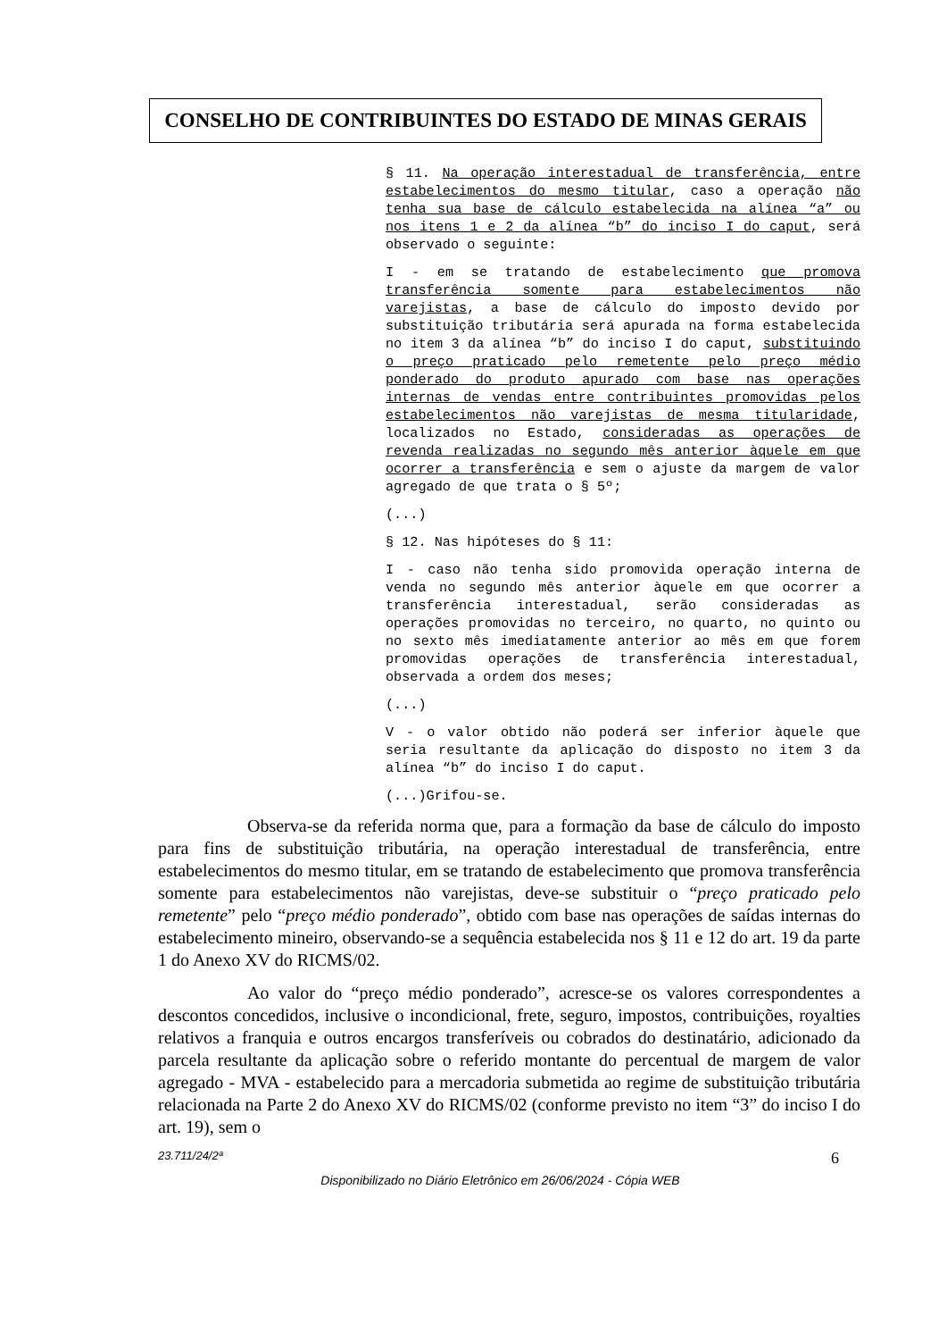CONSELHO DE CONTRIBUINTES DO ESTADO DE MINAS GERAIS
§ 11. Na operação interestadual de transferência, entre estabelecimentos do mesmo titular, caso a operação não tenha sua base de cálculo estabelecida na alínea “a” ou nos itens 1 e 2 da alínea “b” do inciso I do caput, será observado o seguinte:
I - em se tratando de estabelecimento que promova transferência somente para estabelecimentos não varejistas, a base de cálculo do imposto devido por substituição tributária será apurada na forma estabelecida no item 3 da alínea “b” do inciso I do caput, substituindo o preço praticado pelo remetente pelo preço médio ponderado do produto apurado com base nas operações internas de vendas entre contribuintes promovidas pelos estabelecimentos não varejistas de mesma titularidade, localizados no Estado, consideradas as operações de revenda realizadas no segundo mês anterior àquele em que ocorrer a transferência e sem o ajuste da margem de valor agregado de que trata o § 5º;
(...)
§ 12. Nas hipóteses do § 11:
I - caso não tenha sido promovida operação interna de venda no segundo mês anterior àquele em que ocorrer a transferência interestadual, serão consideradas as operações promovidas no terceiro, no quarto, no quinto ou no sexto mês imediatamente anterior ao mês em que forem promovidas operações de transferência interestadual, observada a ordem dos meses;
(...)
V - o valor obtido não poderá ser inferior àquele que seria resultante da aplicação do disposto no item 3 da alínea “b” do inciso I do caput.
(...)Grifou-se.
Observa-se da referida norma que, para a formação da base de cálculo do imposto para fins de substituição tributária, na operação interestadual de transferência, entre estabelecimentos do mesmo titular, em se tratando de estabelecimento que promova transferência somente para estabelecimentos não varejistas, deve-se substituir o “preço praticado pelo remetente” pelo “preço médio ponderado”, obtido com base nas operações de saídas internas do estabelecimento mineiro, observando-se a sequência estabelecida nos § 11 e 12 do art. 19 da parte 1 do Anexo XV do RICMS/02.
Ao valor do “preço médio ponderado”, acresce-se os valores correspondentes a descontos concedidos, inclusive o incondicional, frete, seguro, impostos, contribuições, royalties relativos a franquia e outros encargos transferíveis ou cobrados do destinatário, adicionado da parcela resultante da aplicação sobre o referido montante do percentual de margem de valor agregado - MVA - estabelecido para a mercadoria submetida ao regime de substituição tributária relacionada na Parte 2 do Anexo XV do RICMS/02 (conforme previsto no item “3” do inciso I do art. 19), sem o
23.711/24/2ª 6
Disponibilizado no Diário Eletrônico em 26/06/2024 - Cópia WEB